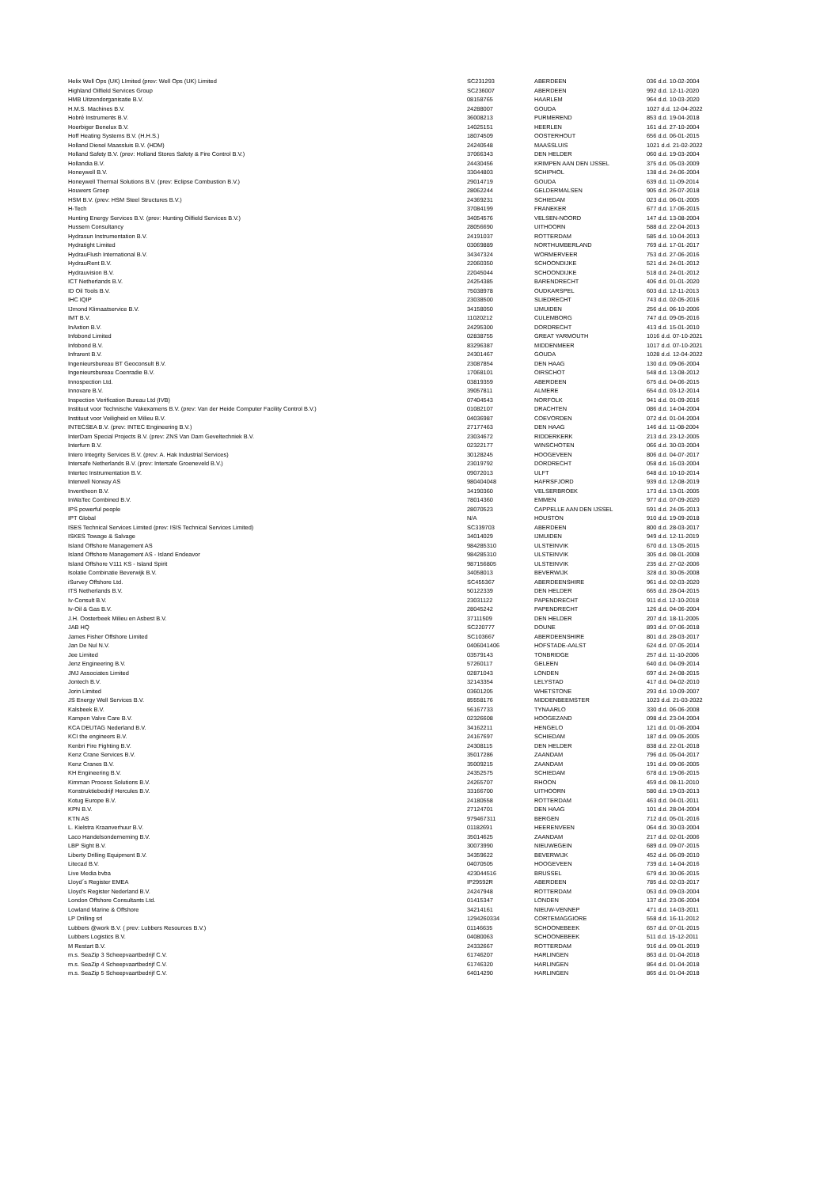| Helix Well Ops (UK) LImited (prev: Well Ops (UK) Limited | SC231293 | ABERDEEN | 036 d.d. 10-02-2004 |
| Highland Oilfield Services Group | SC236007 | ABERDEEN | 992 d.d. 12-11-2020 |
| HMB Uitzendorganisatie B.V. | 08158765 | HAARLEM | 964 d.d. 10-03-2020 |
| H.M.S. Machines B.V. | 24288007 | GOUDA | 1027 d.d. 12-04-2022 |
| Hobré Instruments B.V. | 36008213 | PURMEREND | 853 d.d. 19-04-2018 |
| Hoerbiger Benelux B.V. | 14025151 | HEERLEN | 161 d.d. 27-10-2004 |
| Hoff Heating Systems B.V. (H.H.S.) | 18074509 | OOSTERHOUT | 656 d.d. 06-01-2015 |
| Holland Diesel Maassluis B.V. (HDM) | 24240548 | MAASSLUIS | 1021 d.d. 21-02-2022 |
| Holland Safety B.V. (prev: Holland Stores Safety & Fire Control B.V.) | 37066343 | DEN HELDER | 060 d.d. 19-03-2004 |
| Hollandia B.V. | 24430456 | KRIMPEN AAN DEN IJSSEL | 375 d.d. 05-03-2009 |
| Honeywell B.V. | 33044803 | SCHIPHOL | 138 d.d. 24-06-2004 |
| Honeywell Thermal Solutions B.V. (prev: Eclipse Combustion B.V.) | 29014719 | GOUDA | 639 d.d. 11-09-2014 |
| Houwers Groep | 28062244 | GELDERMALSEN | 905 d.d. 26-07-2018 |
| HSM B.V. (prev: HSM Steel Structures B.V.) | 24369231 | SCHIEDAM | 023 d.d. 06-01-2005 |
| H-Tech | 37084199 | FRANEKER | 677 d.d. 17-06-2015 |
| Hunting Energy Services B.V. (prev: Hunting Oilfield Services B.V.) | 34054576 | VELSEN-NOORD | 147 d.d. 13-08-2004 |
| Hussem Consultancy | 28056690 | UITHOORN | 588 d.d. 22-04-2013 |
| Hydrasun Instrumentation B.V. | 24191037 | ROTTERDAM | 585 d.d. 10-04-2013 |
| Hydratight Limited | 03069889 | NORTHUMBERLAND | 769 d.d. 17-01-2017 |
| HydrauFlush International B.V. | 34347324 | WORMERVEER | 753 d.d. 27-06-2016 |
| HydrauRent B.V. | 22060350 | SCHOONDIJKE | 521 d.d. 24-01-2012 |
| Hydrauvision B.V. | 22045044 | SCHOONDIJKE | 518 d.d. 24-01-2012 |
| ICT Netherlands B.V. | 24254385 | BARENDRECHT | 406 d.d. 01-01-2020 |
| ID Oil Tools B.V. | 75038978 | OUDKARSPEL | 603 d.d. 12-11-2013 |
| IHC IQIP | 23038500 | SLIEDRECHT | 743 d.d. 02-05-2016 |
| IJmond Klimaatservice B.V. | 34158050 | IJMUIDEN | 256 d.d. 06-10-2006 |
| IMT B.V. | 11020212 | CULEMBORG | 747 d.d. 09-05-2016 |
| InAxtion B.V. | 24295300 | DORDRECHT | 413 d.d. 15-01-2010 |
| Infobond Limited | 02838755 | GREAT YARMOUTH | 1016 d.d. 07-10-2021 |
| Infobond B.V. | 83296387 | MIDDENMEER | 1017 d.d. 07-10-2021 |
| Infrarent B.V. | 24301467 | GOUDA | 1028 d.d. 12-04-2022 |
| Ingenieursbureau BT Geoconsult B.V. | 23087854 | DEN HAAG | 130 d.d. 09-06-2004 |
| Ingenieursbureau Coenradie B.V. | 17068101 | OIRSCHOT | 548 d.d. 13-08-2012 |
| Innospection Ltd. | 03819359 | ABERDEEN | 675 d.d. 04-06-2015 |
| Innovare B.V. | 39057811 | ALMERE | 654 d.d. 03-12-2014 |
| Inspection Verification Bureau Ltd (IVB) | 07404543 | NORFOLK | 941 d.d. 01-09-2016 |
| Instituut voor Technische Vakexamens B.V. (prev: Van der Heide Computer Facility Control B.V.) | 01082107 | DRACHTEN | 086 d.d. 14-04-2004 |
| Instituut voor Veiligheid en Milieu B.V. | 04036987 | COEVORDEN | 072 d.d. 01-04-2004 |
| INTECSEA B.V. (prev: INTEC Engineering B.V.) | 27177463 | DEN HAAG | 146 d.d. 11-08-2004 |
| InterDam Special Projects B.V. (prev: ZNS Van Dam Geveltechniek B.V. | 23034672 | RIDDERKERK | 213 d.d. 23-12-2005 |
| Interfurn B.V. | 02322177 | WINSCHOTEN | 066 d.d. 30-03-2004 |
| Intero Integrity Services B.V. (prev: A. Hak Industrial Services) | 30128245 | HOOGEVEEN | 806 d.d. 04-07-2017 |
| Intersafe Netherlands B.V. (prev: Intersafe Groeneveld B.V.) | 23019792 | DORDRECHT | 058 d.d. 16-03-2004 |
| Intertec Instrumentation B.V. | 09072013 | ULFT | 648 d.d. 10-10-2014 |
| Interwell Norway AS | 980404048 | HAFRSFJORD | 939 d.d. 12-08-2019 |
| Inventheon B.V. | 34190360 | VELSERBROEK | 173 d.d. 13-01-2005 |
| InWaTec Combined B.V. | 78014360 | EMMEN | 977 d.d. 07-09-2020 |
| IPS powerful people | 28070523 | CAPPELLE AAN DEN IJSSEL | 591 d.d. 24-05-2013 |
| IPT Global | N/A | HOUSTON | 910 d.d. 19-09-2018 |
| ISES Technical Services Limited (prev: ISIS Technical Services Limited) | SC339703 | ABERDEEN | 800 d.d. 28-03-2017 |
| ISKES Towage & Salvage | 34014029 | IJMUIDEN | 949 d.d. 12-11-2019 |
| Island Offshore Management AS | 984285310 | ULSTEINVIK | 670 d.d. 13-05-2015 |
| Island Offshore Management AS - Island Endeavor | 984285310 | ULSTEINVIK | 305 d.d. 08-01-2008 |
| Island Offshore V111 KS - Island Spirit | 987156805 | ULSTEINVIK | 235 d.d. 27-02-2006 |
| Isolatie Combinatie Beverwijk B.V. | 34058013 | BEVERWIJK | 328 d.d. 30-05-2008 |
| iSurvey Offshore Ltd. | SC455367 | ABERDEENSHIRE | 961 d.d. 02-03-2020 |
| ITS Netherlands B.V. | 50122339 | DEN HELDER | 665 d.d. 28-04-2015 |
| Iv-Consult B.V. | 23031122 | PAPENDRECHT | 911 d.d. 12-10-2018 |
| Iv-Oil & Gas B.V. | 28045242 | PAPENDRECHT | 126 d.d. 04-06-2004 |
| J.H. Oosterbeek Milieu en Asbest B.V. | 37111509 | DEN HELDER | 207 d.d. 18-11-2005 |
| JAB HQ | SC220777 | DOUNE | 893 d.d. 07-06-2018 |
| James Fisher Offshore Limited | SC103667 | ABERDEENSHIRE | 801 d.d. 28-03-2017 |
| Jan De Nul N.V. | 0406041406 | HOFSTADE-AALST | 624 d.d. 07-05-2014 |
| Jee Limited | 03579143 | TONBRIDGE | 257 d.d. 11-10-2006 |
| Jenz Engineering B.V. | 57260117 | GELEEN | 640 d.d. 04-09-2014 |
| JMJ Associates Limited | 02871043 | LONDEN | 697 d.d. 24-08-2015 |
| Jontech B.V. | 32143354 | LELYSTAD | 417 d.d. 04-02-2010 |
| Jorin Limited | 03601205 | WHETSTONE | 293 d.d. 10-09-2007 |
| JS Energy Well Services B.V. | 85558176 | MIDDENBEEMSTER | 1023 d.d. 21-03-2022 |
| Kalsbeek B.V. | 56167733 | TYNAARLO | 330 d.d. 06-06-2008 |
| Kampen Valve Care B.V. | 02326608 | HOOGEZAND | 098 d.d. 23-04-2004 |
| KCA DEUTAG Nederland B.V. | 34162211 | HENGELO | 121 d.d. 01-06-2004 |
| KCI the engineers B.V. | 24167697 | SCHIEDAM | 187 d.d. 09-05-2005 |
| Kenbri Fire Fighting B.V. | 24308115 | DEN HELDER | 838 d.d. 22-01-2018 |
| Kenz Crane Services B.V. | 35017286 | ZAANDAM | 796 d.d. 05-04-2017 |
| Kenz Cranes B.V. | 35009215 | ZAANDAM | 191 d.d. 09-06-2005 |
| KH Engineering B.V. | 24352575 | SCHIEDAM | 678 d.d. 19-06-2015 |
| Kimman Process Solutions B.V. | 24265707 | RHOON | 459 d.d. 08-11-2010 |
| Konstruktiebedrijf Hercules B.V. | 33166700 | UITHOORN | 580 d.d. 19-03-2013 |
| Kotug Europe B.V. | 24180558 | ROTTERDAM | 463 d.d. 04-01-2011 |
| KPN B.V. | 27124701 | DEN HAAG | 101 d.d. 28-04-2004 |
| KTN AS | 979467311 | BERGEN | 712 d.d. 05-01-2016 |
| L. Kielstra Kraanverhuur B.V. | 01182691 | HEERENVEEN | 064 d.d. 30-03-2004 |
| Laco Handelsonderneming B.V. | 35014625 | ZAANDAM | 217 d.d. 02-01-2006 |
| LBP Sight B.V. | 30073990 | NIEUWEGEIN | 689 d.d. 09-07-2015 |
| Liberty Drilling Equipment B.V. | 34359622 | BEVERWIJK | 452 d.d. 06-09-2010 |
| Litecad B.V. | 04070505 | HOOGEVEEN | 739 d.d. 14-04-2016 |
| Live Media bvba | 423044516 | BRUSSEL | 679 d.d. 30-06-2015 |
| Lloyd´s Register EMEA | IP29592R | ABERDEEN | 785 d.d. 02-03-2017 |
| Lloyd's Register Nederland B.V. | 24247948 | ROTTERDAM | 053 d.d. 09-03-2004 |
| London Offshore Consultants Ltd. | 01415347 | LONDEN | 137 d.d. 23-06-2004 |
| Lowland Marine & Offshore | 34214161 | NIEUW-VENNEP | 471 d.d. 14-03-2011 |
| LP Drilling srl | 1294260334 | CORTEMAGGIORE | 558 d.d. 16-11-2012 |
| Lubbers @work B.V. ( prev: Lubbers Resources B.V.) | 01146635 | SCHOONEBEEK | 657 d.d. 07-01-2015 |
| Lubbers Logistics B.V. | 04080063 | SCHOONEBEEK | 511 d.d. 15-12-2011 |
| M Restart B.V. | 24332667 | ROTTERDAM | 916 d.d. 09-01-2019 |
| m.s. SeaZip 3 Scheepvaartbedrijf C.V. | 61746207 | HARLINGEN | 863 d.d. 01-04-2018 |
| m.s. SeaZip 4 Scheepvaartbedrijf C.V. | 61746320 | HARLINGEN | 864 d.d. 01-04-2018 |
| m.s. SeaZip 5 Scheepvaartbedrijf C.V. | 64014290 | HARLINGEN | 865 d.d. 01-04-2018 |